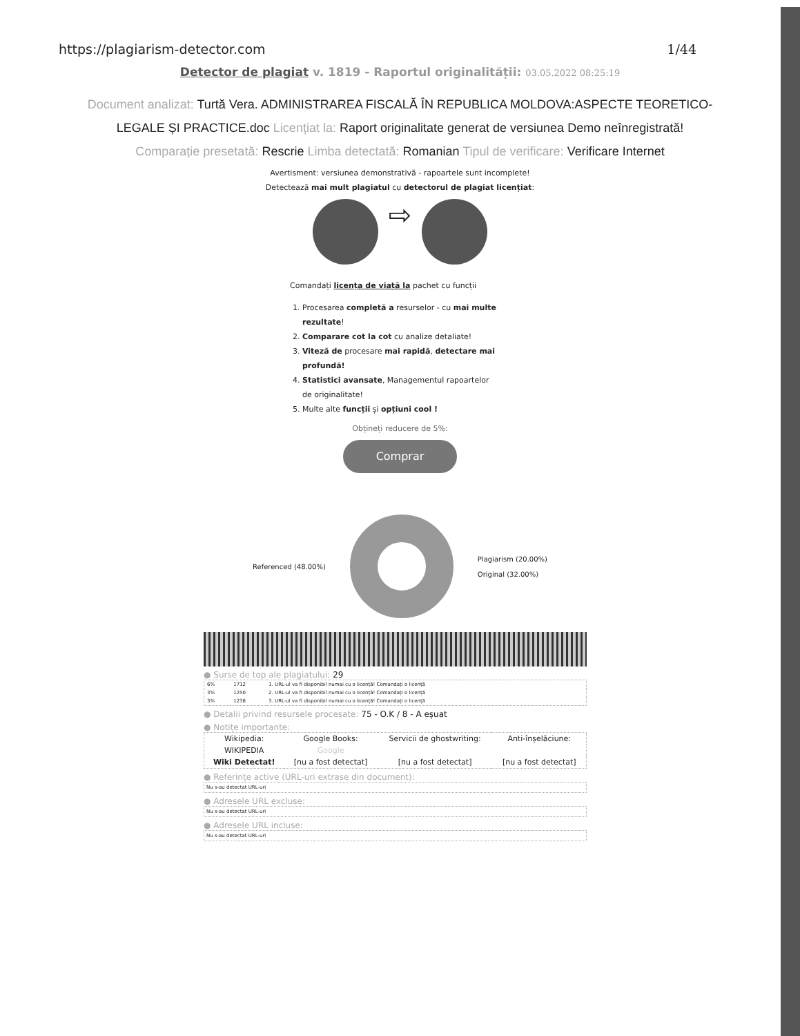https://plagiarism-detector.com 1/44
Detector de plagiat v. 1819 - Raportul originalității: 03.05.2022 08:25:19
Document analizat: Turtă Vera. ADMINISTRAREA FISCALĂ ÎN REPUBLICA MOLDOVA:ASPECTE TEORETICO-LEGALE ȘI PRACTICE.doc Licențiat la: Raport originalitate generat de versiunea Demo neînregistrată! Comparație presetată: Rescrie Limba detectată: Romanian Tipul de verificare: Verificare Internet
Avertisment: versiunea demonstrativă - rapoartele sunt incomplete!
Detectează mai mult plagiatul cu detectorul de plagiat licențiat:
⇨
Comandați licența de viață la pachet cu funcții
1. Procesarea completă a resurselor - cu mai multe rezultate!
2. Comparare cot la cot cu analize detaliate!
3. Viteză de procesare mai rapidă, detectare mai profundă!
4. Statistici avansate, Managementul rapoartelor de originalitate!
5. Multe alte funcții și opțiuni cool !
Obțineți reducere de 5%:
Comprar
Referenced (48.00%) Plagiarism (20.00%)
Original (32.00%)
● Surse de top ale plagiatului: 29
| 6% | 1712 | 1. URL-ul va fi disponibil numai cu o licență! Comandați o licență |
| 3% | 1250 | 2. URL-ul va fi disponibil numai cu o licență! Comandați o licență |
| 3% | 1238 | 3. URL-ul va fi disponibil numai cu o licență! Comandați o licență |
● Detalii privind resursele procesate: 75 - O.K / 8 - A eșuat
● Notițe importante:
| Wikipedia: | Google Books: | Servicii de ghostwriting: | Anti-înșelăciune: |
| WIKIPEDIA | Google | | |
| Wiki Detectat! | [nu a fost detectat] | [nu a fost detectat] | [nu a fost detectat] |
● Referințe active (URL-uri extrase din document):
Nu s-au detectat URL-uri
● Adresele URL excluse:
Nu s-au detectat URL-uri
● Adresele URL incluse:
Nu s-au detectat URL-uri